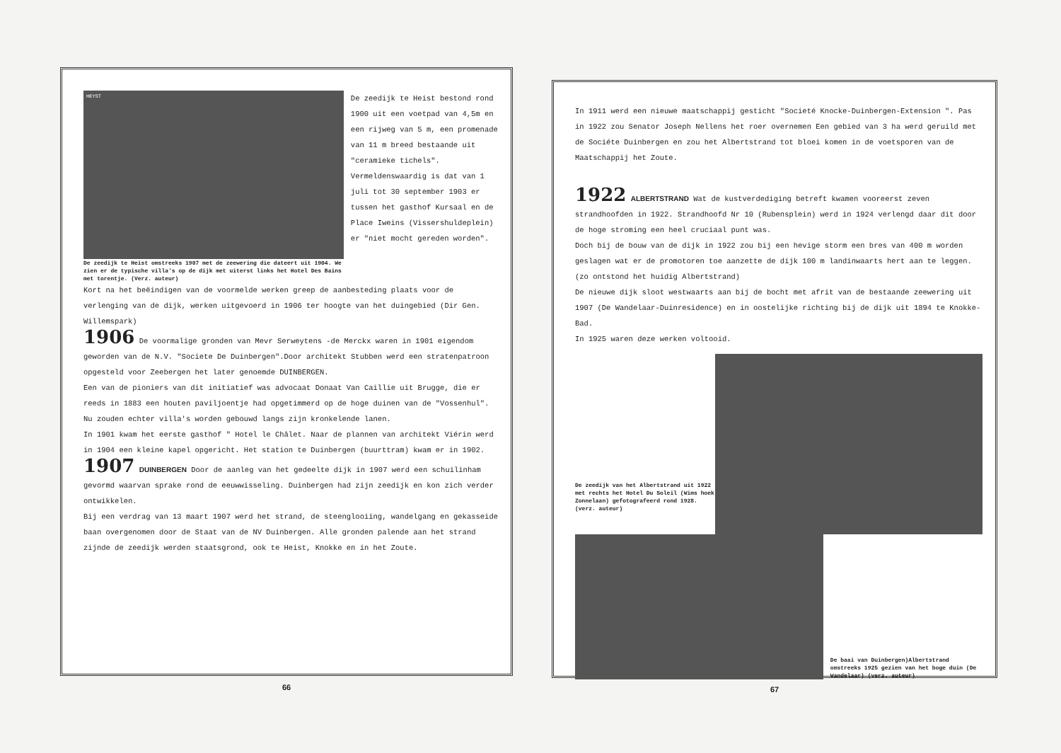HEYST
De zeedijk te Heist omstreeks 1907 met de zeewering die dateert uit 1904. We zien er de typische villa's op de dijk met uiterst links het Hotel Des Bains met torentje. (Verz. auteur)
De zeedijk te Heist bestond rond 1900 uit een voetpad van 4,5m en een rijweg van 5 m, een promenade van 11 m breed bestaande uit "ceramieke tichels". Vermeldenswaardig is dat van 1 juli tot 30 september 1903 er tussen het gasthof Kursaal en de Place Iweins (Vissershuldeplein) er "niet mocht gereden worden".
Kort na het beëindigen van de voormelde werken greep de aanbesteding plaats voor de verlenging van de dijk, werken uitgevoerd in 1906 ter hoogte van het duingebied (Dir Gen. Willemspark)
1906 De voormalige gronden van Mevr Serweytens -de Merckx waren in 1901 eigendom geworden van de N.V. "Societe De Duinbergen".Door architekt Stubben werd een stratenpatroon opgesteld voor Zeebergen het later genoemde DUINBERGEN.
Een van de pioniers van dit initiatief was advocaat Donaat Van Caillie uit Brugge, die er reeds in 1883 een houten paviljoentje had opgetimmerd op de hoge duinen van de "Vossenhul". Nu zouden echter villa's worden gebouwd langs zijn kronkelende lanen.
In 1901 kwam het eerste gasthof " Hotel le Châlet. Naar de plannen van architekt Viérin werd in 1904 een kleine kapel opgericht. Het station te Duinbergen (buurttram) kwam er in 1902.
1907 DUINBERGEN Door de aanleg van het gedeelte dijk in 1907 werd een schuilinham gevormd waarvan sprake rond de eeuwwisseling. Duinbergen had zijn zeedijk en kon zich verder ontwikkelen.
Bij een verdrag van 13 maart 1907 werd het strand, de steenglooiing, wandelgang en gekasseide baan overgenomen door de Staat van de NV Duinbergen. Alle gronden palende aan het strand zijnde de zeedijk werden staatsgrond, ook te Heist, Knokke en in het Zoute.
66
In 1911 werd een nieuwe maatschappij gesticht "Societé Knocke-Duinbergen-Extension ". Pas in 1922 zou Senator Joseph Nellens het roer overnemen Een gebied van 3 ha werd geruild met de Sociéte Duinbergen en zou het Albertstrand tot bloei komen in de voetsporen van de Maatschappij het Zoute.
1922 ALBERTSTRAND Wat de kustverdediging betreft kwamen vooreerst zeven strandhoofden in 1922. Strandhoofd Nr 10 (Rubensplein) werd in 1924 verlengd daar dit door de hoge stroming een heel cruciaal punt was.
Doch bij de bouw van de dijk in 1922 zou bij een hevige storm een bres van 400 m worden geslagen wat er de promotoren toe aanzette de dijk 100 m landinwaarts hert aan te leggen. (zo ontstond het huidig Albertstrand)
De nieuwe dijk sloot westwaarts aan bij de bocht met afrit van de bestaande zeewering uit 1907 (De Wandelaar-Duinresidence) en in oostelijke richting bij de dijk uit 1894 te Knokke-Bad.
In 1925 waren deze werken voltooid.
De zeedijk van het Albertstrand uit 1922 met rechts het Hotel Du Soleil (Wims hoek Zonnelaan) gefotografeerd rond 1928. (verz. auteur)
De baai van Duinbergen)Albertstrand omstreeks 1925 gezien van het boge duin (De Wandelaar) (verz. auteur)
67